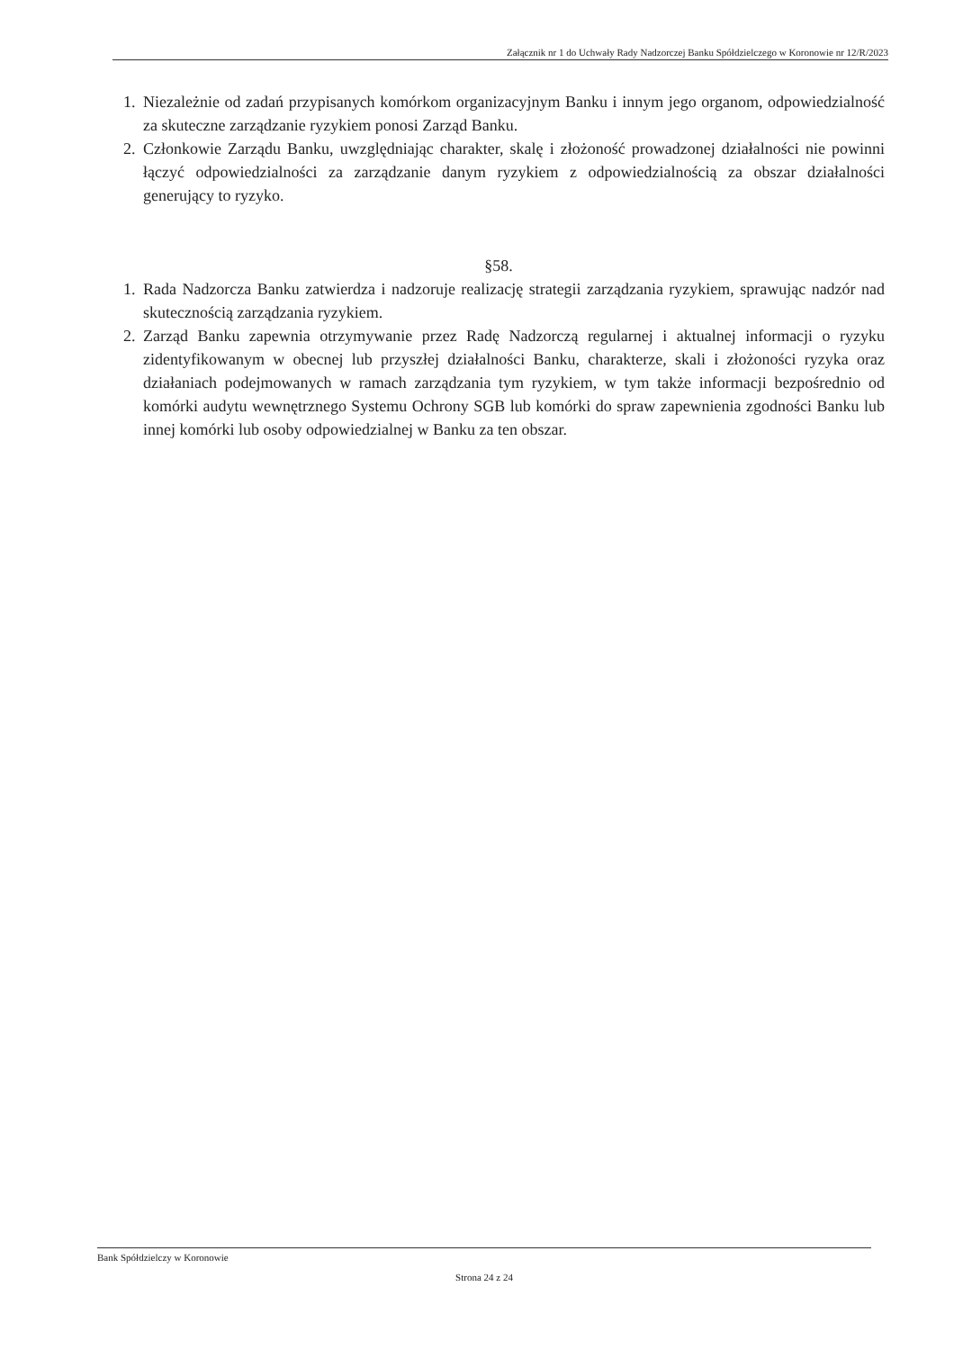Załącznik nr 1 do Uchwały Rady Nadzorczej Banku Spółdzielczego w Koronowie nr 12/R/2023
1. Niezależnie od zadań przypisanych komórkom organizacyjnym Banku i innym jego organom, odpowiedzialność za skuteczne zarządzanie ryzykiem ponosi Zarząd Banku.
2. Członkowie Zarządu Banku, uwzględniając charakter, skalę i złożoność prowadzonej działalności nie powinni łączyć odpowiedzialności za zarządzanie danym ryzykiem z odpowiedzialnością za obszar działalności generujący to ryzyko.
§58.
1. Rada Nadzorcza Banku zatwierdza i nadzoruje realizację strategii zarządzania ryzykiem, sprawując nadzór nad skutecznością zarządzania ryzykiem.
2. Zarząd Banku zapewnia otrzymywanie przez Radę Nadzorczą regularnej i aktualnej informacji o ryzyku zidentyfikowanym w obecnej lub przyszłej działalności Banku, charakterze, skali i złożoności ryzyka oraz działaniach podejmowanych w ramach zarządzania tym ryzykiem, w tym także informacji bezpośrednio od komórki audytu wewnętrznego Systemu Ochrony SGB lub komórki do spraw zapewnienia zgodności Banku lub innej komórki lub osoby odpowiedzialnej w Banku za ten obszar.
Bank Spółdzielczy w Koronowie
Strona 24 z 24